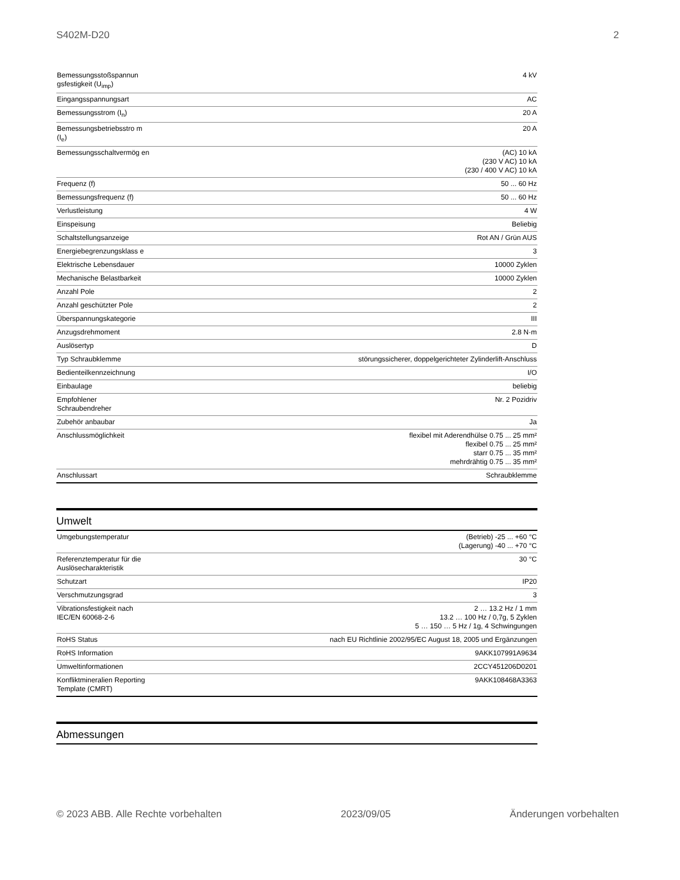S402M-D20 2
| Bemessungsstoßspannun gsfestigkeit (U<sub>imp</sub>) | 4 kV |
| Eingangsspannungsart | AC |
| Bemessungsstrom (I<sub>n</sub>) | 20 A |
| Bemessungsbetriebsstro m (I<sub>e</sub>) | 20 A |
| Bemessungsschaltvermög en | (AC) 10 kA (230 V AC) 10 kA (230 / 400 V AC) 10 kA |
| Frequenz (f) | 50 ... 60 Hz |
| Bemessungsfrequenz (f) | 50 ... 60 Hz |
| Verlustleistung | 4 W |
| Einspeisung | Beliebig |
| Schaltstellungsanzeige | Rot AN / Grün AUS |
| Energiebegrenzungsklass e | 3 |
| Elektrische Lebensdauer | 10000 Zyklen |
| Mechanische Belastbarkeit | 10000 Zyklen |
| Anzahl Pole | 2 |
| Anzahl geschützter Pole | 2 |
| Überspannungskategorie | III |
| Anzugsdrehmoment | 2.8 N·m |
| Auslösertyp | D |
| Typ Schraubklemme | störungssicherer, doppelgerichteter Zylinderlift-Anschluss |
| Bedienteilkennzeichnung | I/O |
| Einbaulage | beliebig |
| Empfohlener Schraubendreher | Nr. 2 Pozidriv |
| Zubehör anbaubar | Ja |
| Anschlussmöglichkeit | flexibel mit Aderendhülse 0.75 ... 25 mm² flexibel 0.75 ... 25 mm² starr 0.75 ... 35 mm² mehrdrähtig 0.75 ... 35 mm² |
| Anschlussart | Schraubklemme |
Umwelt
| Umgebungstemperatur | (Betrieb) -25 ... +60 °C (Lagerung) -40 ... +70 °C |
| Referenztemperatur für die Auslösecharakteristik | 30 °C |
| Schutzart | IP20 |
| Verschmutzungsgrad | 3 |
| Vibrationsfestigkeit nach IEC/EN 60068-2-6 | 2 … 13.2 Hz / 1 mm 13.2 … 100 Hz / 0,7g, 5 Zyklen 5 … 150 … 5 Hz / 1g, 4 Schwingungen |
| RoHS Status | nach EU Richtlinie 2002/95/EC August 18, 2005 und Ergänzungen |
| RoHS Information | 9AKK107991A9634 |
| Umweltinformationen | 2CCY451206D0201 |
| Konfliktmineralien Reporting Template (CMRT) | 9AKK108468A3363 |
Abmessungen
© 2023 ABB. Alle Rechte vorbehalten 2023/09/05 Änderungen vorbehalten